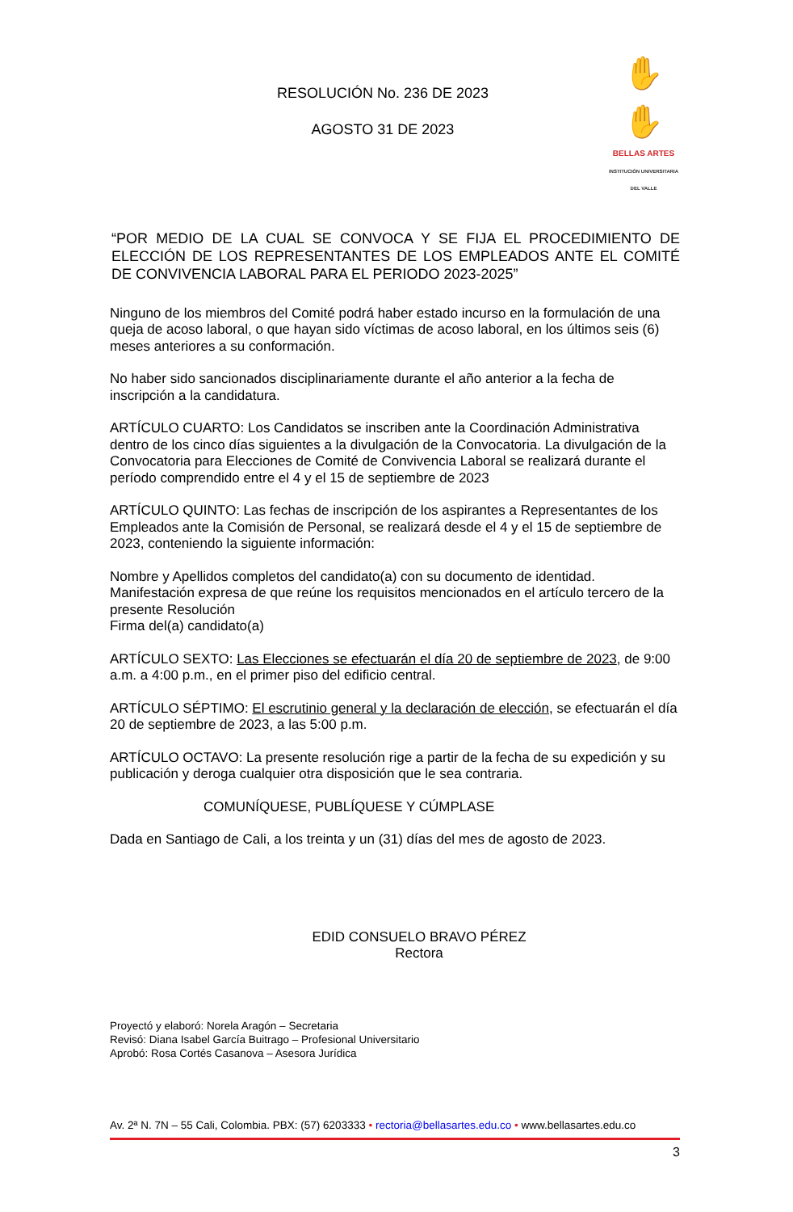RESOLUCIÓN No. 236 DE 2023
AGOSTO 31 DE 2023
✋✋
BELLAS ARTES
INSTITUCIÓN UNIVERSITARIA DEL VALLE
“POR MEDIO DE LA CUAL SE CONVOCA Y SE FIJA EL PROCEDIMIENTO DE ELECCIÓN DE LOS REPRESENTANTES DE LOS EMPLEADOS ANTE EL COMITÉ DE CONVIVENCIA LABORAL PARA EL PERIODO 2023-2025”
Ninguno de los miembros del Comité podrá haber estado incurso en la formulación de una queja de acoso laboral, o que hayan sido víctimas de acoso laboral, en los últimos seis (6) meses anteriores a su conformación.
No haber sido sancionados disciplinariamente durante el año anterior a la fecha de inscripción a la candidatura.
ARTÍCULO CUARTO: Los Candidatos se inscriben ante la Coordinación Administrativa dentro de los cinco días siguientes a la divulgación de la Convocatoria. La divulgación de la Convocatoria para Elecciones de Comité de Convivencia Laboral se realizará durante el período comprendido entre el 4 y el 15 de septiembre de 2023
ARTÍCULO QUINTO: Las fechas de inscripción de los aspirantes a Representantes de los Empleados ante la Comisión de Personal, se realizará desde el 4 y el 15 de septiembre de 2023, conteniendo la siguiente información:
Nombre y Apellidos completos del candidato(a) con su documento de identidad.
Manifestación expresa de que reúne los requisitos mencionados en el artículo tercero de la presente Resolución
Firma del(a) candidato(a)
ARTÍCULO SEXTO: Las Elecciones se efectuarán el día 20 de septiembre de 2023, de 9:00 a.m. a 4:00 p.m., en el primer piso del edificio central.
ARTÍCULO SÉPTIMO: El escrutinio general y la declaración de elección, se efectuarán el día 20 de septiembre de 2023, a las 5:00 p.m.
ARTÍCULO OCTAVO: La presente resolución rige a partir de la fecha de su expedición y su publicación y deroga cualquier otra disposición que le sea contraria.
COMUNÍQUESE, PUBLÍQUESE Y CÚMPLASE
Dada en Santiago de Cali, a los treinta y un (31) días del mes de agosto de 2023.
EDID CONSUELO BRAVO PÉREZ
Rectora
Proyectó y elaboró: Norela Aragón – Secretaria
Revisó: Diana Isabel García Buitrago – Profesional Universitario
Aprobó: Rosa Cortés Casanova – Asesora Jurídica
Av. 2ª N. 7N – 55 Cali, Colombia. PBX: (57) 6203333 • rectoria@bellasartes.edu.co • www.bellasartes.edu.co
3